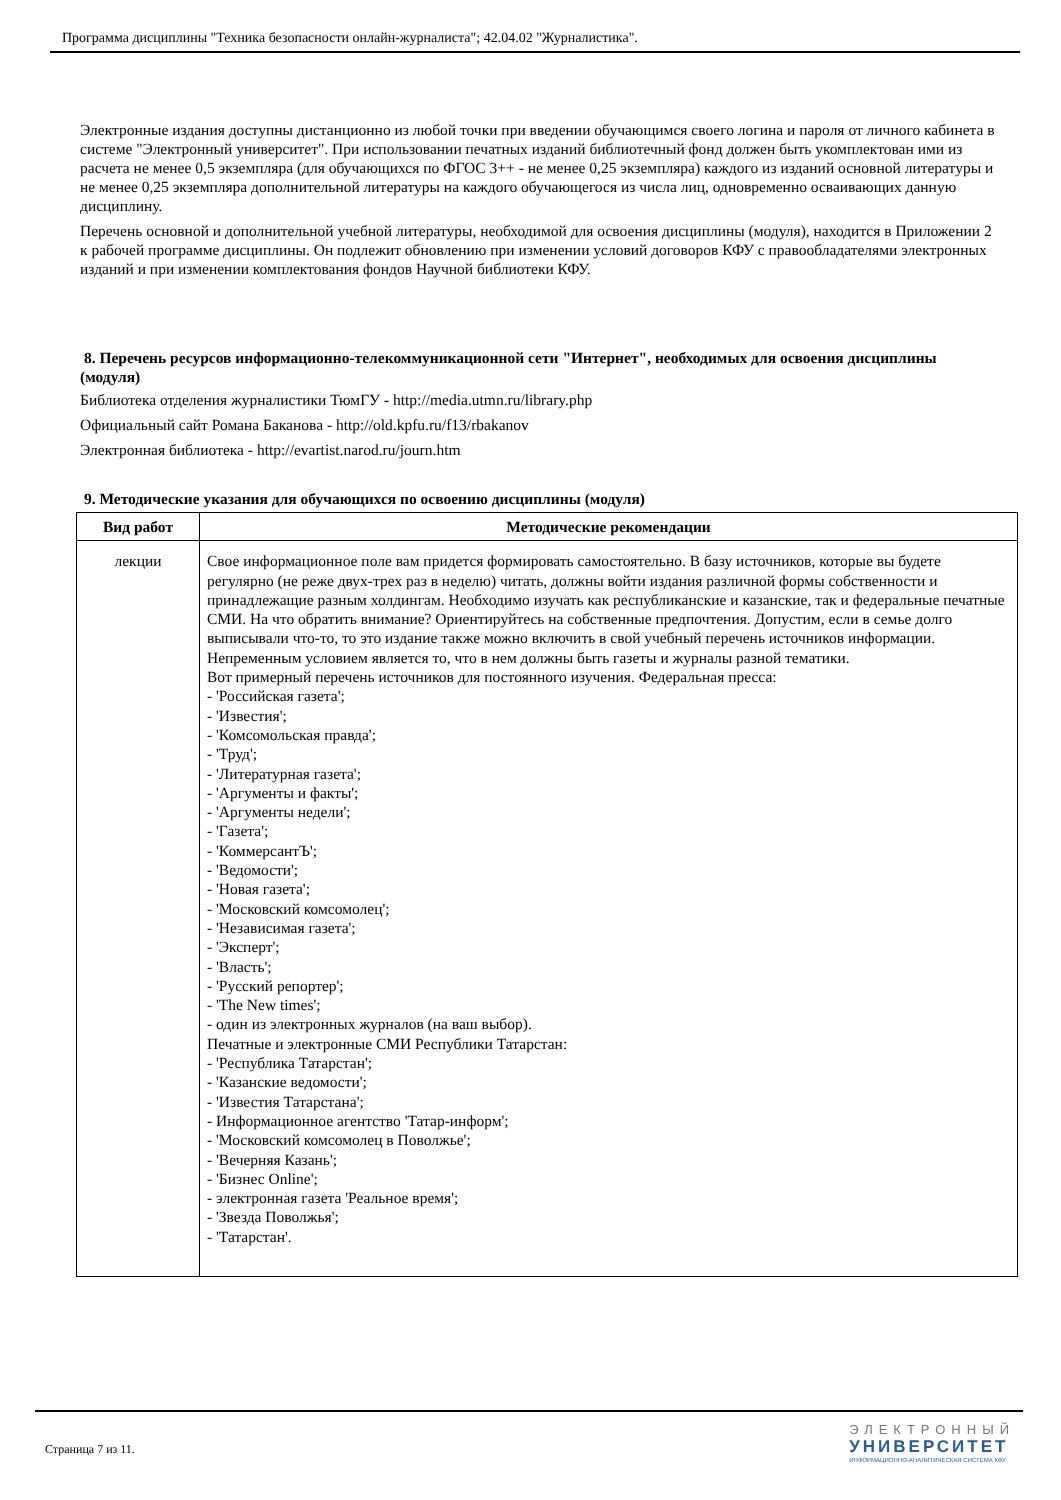Программа дисциплины "Техника безопасности онлайн-журналиста"; 42.04.02 "Журналистика".
Электронные издания доступны дистанционно из любой точки при введении обучающимся своего логина и пароля от личного кабинета в системе "Электронный университет". При использовании печатных изданий библиотечный фонд должен быть укомплектован ими из расчета не менее 0,5 экземпляра (для обучающихся по ФГОС 3++ - не менее 0,25 экземпляра) каждого из изданий основной литературы и не менее 0,25 экземпляра дополнительной литературы на каждого обучающегося из числа лиц, одновременно осваивающих данную дисциплину.
Перечень основной и дополнительной учебной литературы, необходимой для освоения дисциплины (модуля), находится в Приложении 2 к рабочей программе дисциплины. Он подлежит обновлению при изменении условий договоров КФУ с правообладателями электронных изданий и при изменении комплектования фондов Научной библиотеки КФУ.
8. Перечень ресурсов информационно-телекоммуникационной сети "Интернет", необходимых для освоения дисциплины (модуля)
Библиотека отделения журналистики ТюмГУ - http://media.utmn.ru/library.php
Официальный сайт Романа Баканова - http://old.kpfu.ru/f13/rbakanov
Электронная библиотека - http://evartist.narod.ru/journ.htm
9. Методические указания для обучающихся по освоению дисциплины (модуля)
| Вид работ | Методические рекомендации |
| --- | --- |
| лекции | Свое информационное поле вам придется формировать самостоятельно. В базу источников, которые вы будете регулярно (не реже двух-трех раз в неделю) читать, должны войти издания различной формы собственности и принадлежащие разным холдингам. Необходимо изучать как республиканские и казанские, так и федеральные печатные СМИ. На что обратить внимание? Ориентируйтесь на собственные предпочтения. Допустим, если в семье долго выписывали что-то, то это издание также можно включить в свой учебный перечень источников информации. Непременным условием является то, что в нем должны быть газеты и журналы разной тематики. Вот примерный перечень источников для постоянного изучения. Федеральная пресса: - 'Российская газета'; - 'Известия'; - 'Комсомольская правда'; - 'Труд'; - 'Литературная газета'; - 'Аргументы и факты'; - 'Аргументы недели'; - 'Газета'; - 'КоммерсантЪ'; - 'Ведомости'; - 'Новая газета'; - 'Московский комсомолец'; - 'Независимая газета'; - 'Эксперт'; - 'Власть'; - 'Русский репортер'; - 'The New times'; - один из электронных журналов (на ваш выбор). Печатные и электронные СМИ Республики Татарстан: - 'Республика Татарстан'; - 'Казанские ведомости'; - 'Известия Татарстана'; - Информационное агентство 'Татар-информ'; - 'Московский комсомолец в Поволжье'; - 'Вечерняя Казань'; - 'Бизнес Online'; - электронная газета 'Реальное время'; - 'Звезда Поволжья'; - 'Татарстан'. |
Страница 7 из 11.
ЭЛЕКТРОННЫЙ
УНИВЕРСИТЕТ
ИНФОРМАЦИОННО-АНАЛИТИЧЕСКАЯ СИСТЕМА КФУ